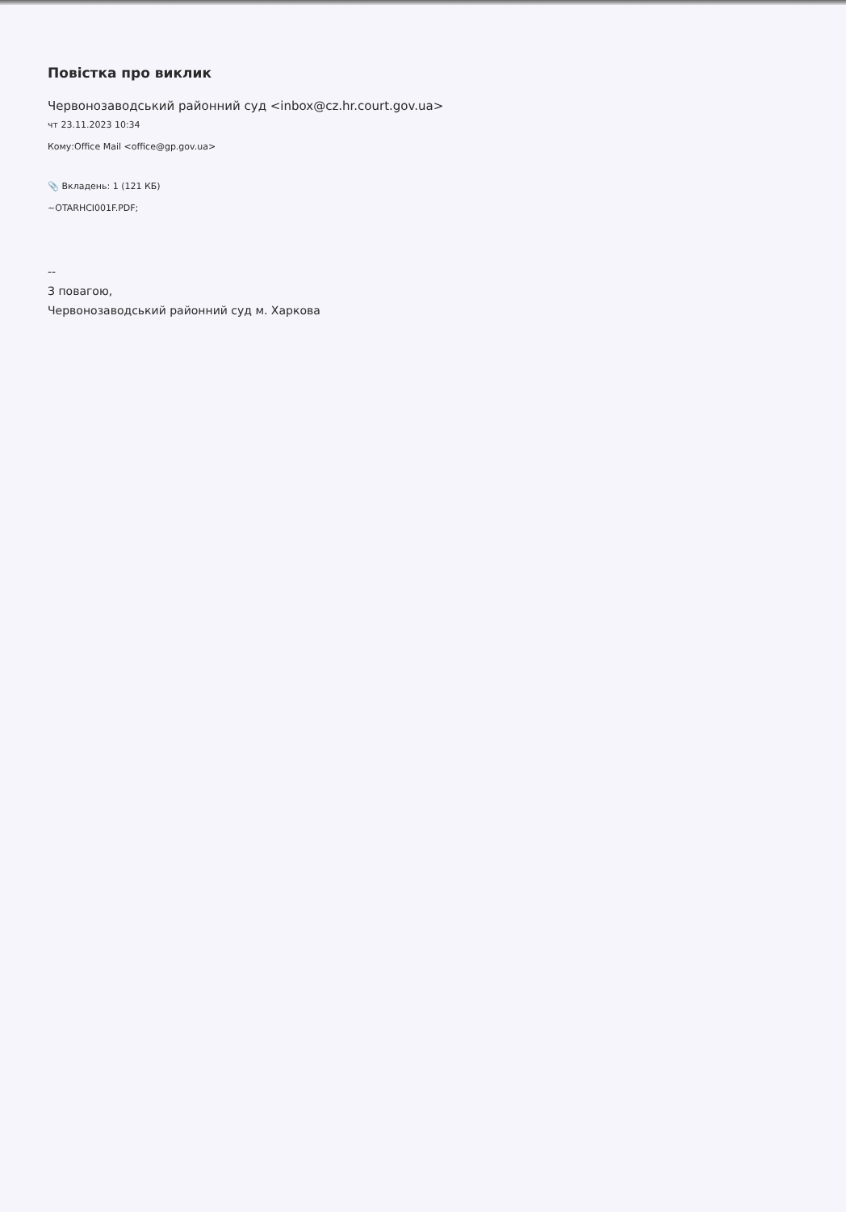Повістка про виклик
Червонозаводський районний суд <inbox@cz.hr.court.gov.ua>
чт 23.11.2023 10:34
Кому:Office Mail <office@gp.gov.ua>
📎 Вкладень: 1 (121 КБ)
~OTARHCI001F.PDF;
--
З повагою,
Червонозаводський районний суд м. Харкова